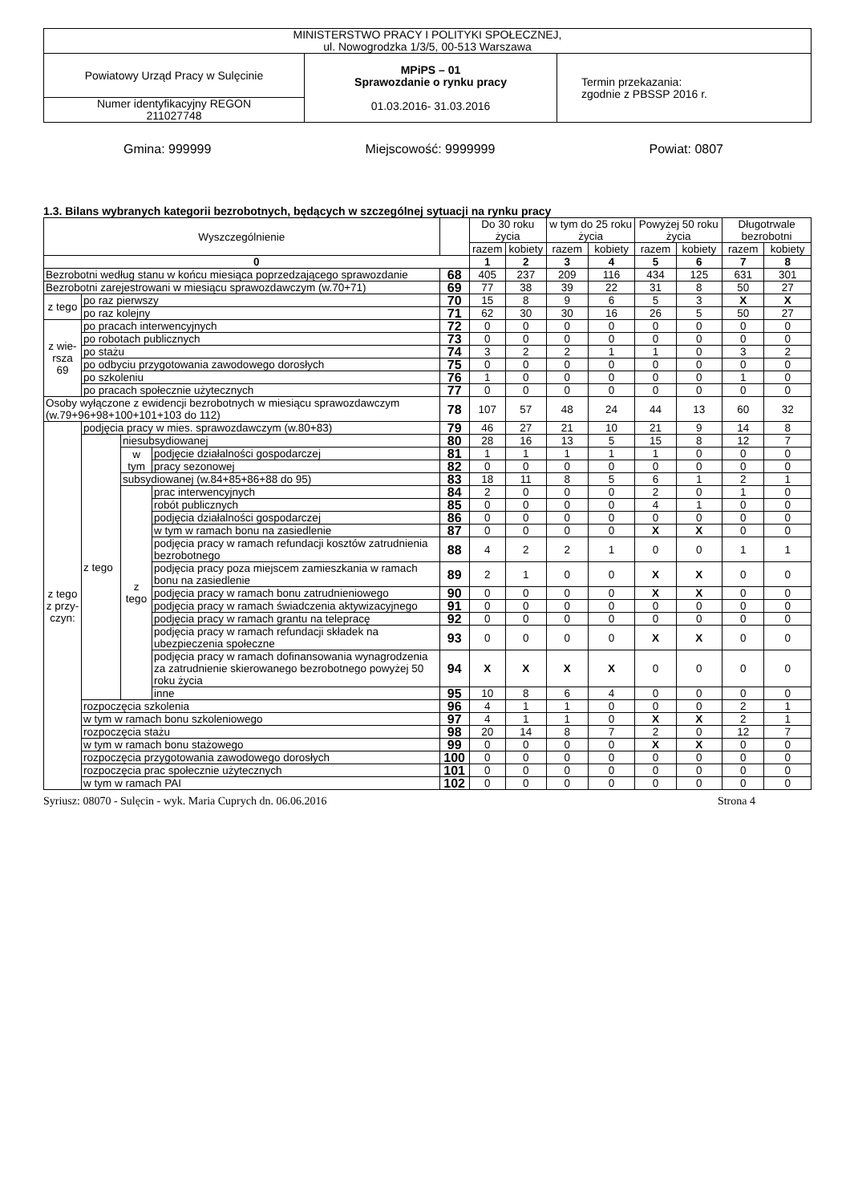| MINISTERSTWO PRACY I POLITYKI SPOŁECZNEJ, ul. Nowogrodzka 1/3/5, 00-513 Warszawa | | |
| Powiatowy Urząd Pracy w Sulęcinie | MPiPS – 01 Sprawozdanie o rynku pracy 01.03.2016- 31.03.2016 | Termin przekazania: zgodnie z PBSSP 2016 r. |
| Numer identyfikacyjny REGON 211027748 | | |
Gmina: 999999 Miejscowość: 9999999 Powiat: 0807
1.3. Bilans wybranych kategorii bezrobotnych, będących w szczególnej sytuacji na rynku pracy
| Wyszczególnienie | | | | | Do 30 roku życia | | w tym do 25 roku życia | | Powyżej 50 roku życia | | Długotrwale bezrobotni | |
| --- | --- | --- | --- | --- | --- | --- | --- | --- | --- | --- | --- | --- |
| | | | | | razem | kobiety | razem | kobiety | razem | kobiety | razem | kobiety |
| 0 | | | | | 1 | 2 | 3 | 4 | 5 | 6 | 7 | 8 |
| Bezrobotni według stanu w końcu miesiąca poprzedzającego sprawozdanie | | | | 68 | 405 | 237 | 209 | 116 | 434 | 125 | 631 | 301 |
| Bezrobotni zarejestrowani w miesiącu sprawozdawczym (w.70+71) | | | | 69 | 77 | 38 | 39 | 22 | 31 | 8 | 50 | 27 |
| z tego | po raz pierwszy | | | 70 | 15 | 8 | 9 | 6 | 5 | 3 | X | X |
| | po raz kolejny | | | 71 | 62 | 30 | 30 | 16 | 26 | 5 | 50 | 27 |
| z wie- rsza 69 | po pracach interwencyjnych | | | 72 | 0 | 0 | 0 | 0 | 0 | 0 | 0 | 0 |
| | po robotach publicznych | | | 73 | 0 | 0 | 0 | 0 | 0 | 0 | 0 | 0 |
| | po stażu | | | 74 | 3 | 2 | 2 | 1 | 1 | 0 | 3 | 2 |
| | po odbyciu przygotowania zawodowego dorosłych | | | 75 | 0 | 0 | 0 | 0 | 0 | 0 | 0 | 0 |
| | po szkoleniu | | | 76 | 1 | 0 | 0 | 0 | 0 | 0 | 1 | 0 |
| | po pracach społecznie użytecznych | | | 77 | 0 | 0 | 0 | 0 | 0 | 0 | 0 | 0 |
| Osoby wyłączone z ewidencji bezrobotnych w miesiącu sprawozdawczym (w.79+96+98+100+101+103 do 112) | | | | 78 | 107 | 57 | 48 | 24 | 44 | 13 | 60 | 32 |
| z tego z przy- czyn: | podjęcia pracy w mies. sprawozdawczym (w.80+83) | | | 79 | 46 | 27 | 21 | 10 | 21 | 9 | 14 | 8 |
| | z tego | niesubsydiowanej | | 80 | 28 | 16 | 13 | 5 | 15 | 8 | 12 | 7 |
| | | w tym | podjęcie działalności gospodarczej | 81 | 1 | 1 | 1 | 1 | 1 | 0 | 0 | 0 |
| | | | pracy sezonowej | 82 | 0 | 0 | 0 | 0 | 0 | 0 | 0 | 0 |
| | | subsydiowanej (w.84+85+86+88 do 95) | | 83 | 18 | 11 | 8 | 5 | 6 | 1 | 2 | 1 |
| | | z tego | prac interwencyjnych | 84 | 2 | 0 | 0 | 0 | 2 | 0 | 1 | 0 |
| | | | robót publicznych | 85 | 0 | 0 | 0 | 0 | 4 | 1 | 0 | 0 |
| | | | podjęcia działalności gospodarczej | 86 | 0 | 0 | 0 | 0 | 0 | 0 | 0 | 0 |
| | | | w tym w ramach bonu na zasiedlenie | 87 | 0 | 0 | 0 | 0 | X | X | 0 | 0 |
| | | | podjęcia pracy w ramach refundacji kosztów zatrudnienia bezrobotnego | 88 | 4 | 2 | 2 | 1 | 0 | 0 | 1 | 1 |
| | | | podjęcia pracy poza miejscem zamieszkania w ramach bonu na zasiedlenie | 89 | 2 | 1 | 0 | 0 | X | X | 0 | 0 |
| | | | podjęcia pracy w ramach bonu zatrudnieniowego | 90 | 0 | 0 | 0 | 0 | X | X | 0 | 0 |
| | | | podjęcia pracy w ramach świadczenia aktywizacyjnego | 91 | 0 | 0 | 0 | 0 | 0 | 0 | 0 | 0 |
| | | | podjęcia pracy w ramach grantu na telepracę | 92 | 0 | 0 | 0 | 0 | 0 | 0 | 0 | 0 |
| | | | podjęcia pracy w ramach refundacji składek na ubezpieczenia społeczne | 93 | 0 | 0 | 0 | 0 | X | X | 0 | 0 |
| | | | podjęcia pracy w ramach dofinansowania wynagrodzenia za zatrudnienie skierowanego bezrobotnego powyżej 50 roku życia | 94 | X | X | X | X | 0 | 0 | 0 | 0 |
| | | | inne | 95 | 10 | 8 | 6 | 4 | 0 | 0 | 0 | 0 |
| | rozpoczęcia szkolenia | | | 96 | 4 | 1 | 1 | 0 | 0 | 0 | 2 | 1 |
| | w tym w ramach bonu szkoleniowego | | | 97 | 4 | 1 | 1 | 0 | X | X | 2 | 1 |
| | rozpoczęcia stażu | | | 98 | 20 | 14 | 8 | 7 | 2 | 0 | 12 | 7 |
| | w tym w ramach bonu stażowego | | | 99 | 0 | 0 | 0 | 0 | X | X | 0 | 0 |
| | rozpoczęcia przygotowania zawodowego dorosłych | | | 100 | 0 | 0 | 0 | 0 | 0 | 0 | 0 | 0 |
| | rozpoczęcia prac społecznie użytecznych | | | 101 | 0 | 0 | 0 | 0 | 0 | 0 | 0 | 0 |
| | w tym w ramach PAI | | | 102 | 0 | 0 | 0 | 0 | 0 | 0 | 0 | 0 |
Syriusz: 08070 - Sulęcin - wyk. Maria Cuprych dn. 06.06.2016 Strona 4